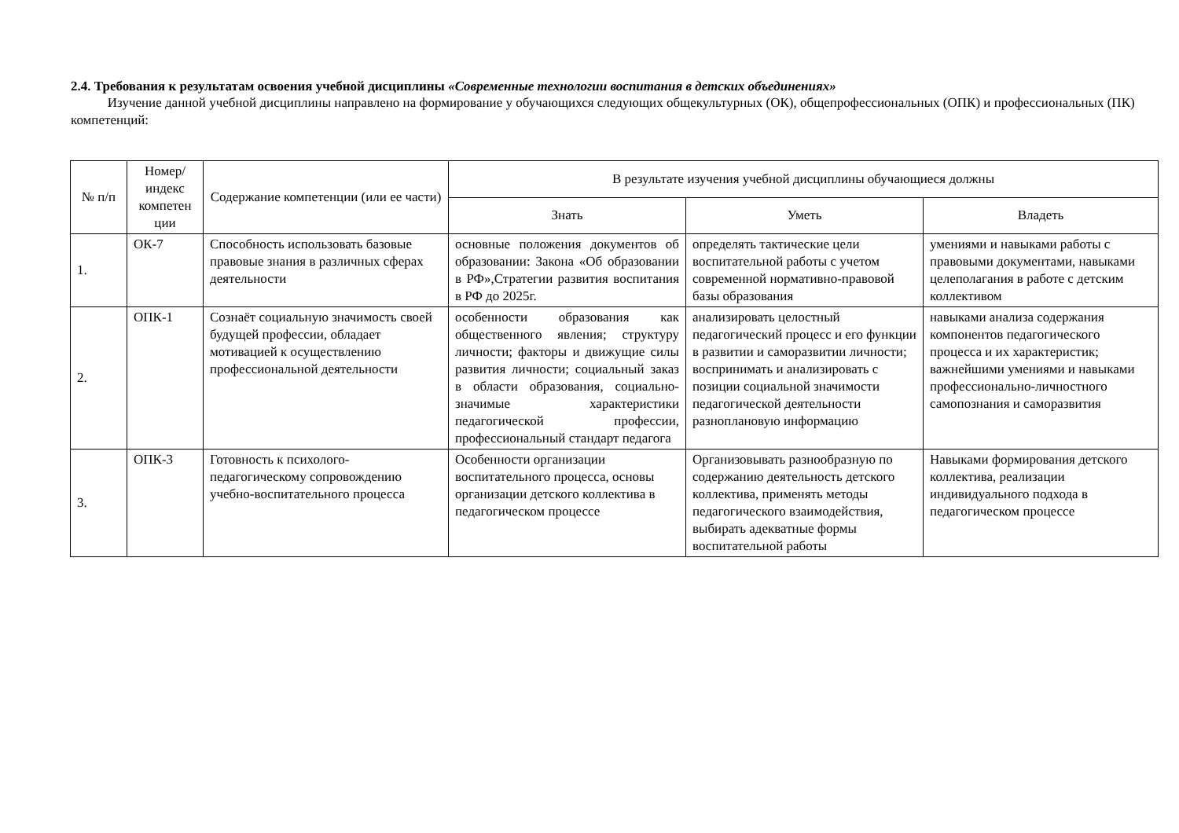2.4. Требования к результатам освоения учебной дисциплины «Современные технологии воспитания в детских объединениях»
Изучение данной учебной дисциплины направлено на формирование у обучающихся следующих общекультурных (ОК), общепрофессиональных (ОПК) и профессиональных (ПК) компетенций:
| № п/п | Номер/ индекс компетен ции | Содержание компетенции (или ее части) | В результате изучения учебной дисциплины обучающиеся должны | | |
| --- | --- | --- | --- | --- | --- |
| | | | Знать | Уметь | Владеть |
| 1. | ОК-7 | Способность использовать базовые правовые знания в различных сферах деятельности | основные положения документов об образовании: Закона «Об образовании в РФ»,Стратегии развития воспитания в РФ до 2025г. | определять тактические цели воспитательной работы с учетом современной нормативно-правовой базы образования | умениями и навыками работы с правовыми документами, навыками целеполагания в работе с детским коллективом |
| 2. | ОПК-1 | Сознаёт социальную значимость своей будущей профессии, обладает мотивацией к осуществлению профессиональной деятельности | особенности образования как общественного явления; структуру личности; факторы и движущие силы развития личности; социальный заказ в области образования, социально-значимые характеристики педагогической профессии, профессиональный стандарт педагога | анализировать целостный педагогический процесс и его функции в развитии и саморазвитии личности; воспринимать и анализировать с позиции социальной значимости педагогической деятельности разноплановую информацию | навыками анализа содержания компонентов педагогического процесса и их характеристик; важнейшими умениями и навыками профессионально-личностного самопознания и саморазвития |
| 3. | ОПК-3 | Готовность к психолого-педагогическому сопровождению учебно-воспитательного процесса | Особенности организации воспитательного процесса, основы организации детского коллектива в педагогическом процессе | Организовывать разнообразную по содержанию деятельность детского коллектива, применять методы педагогического взаимодействия, выбирать адекватные формы воспитательной работы | Навыками формирования детского коллектива, реализации индивидуального подхода в педагогическом процессе |